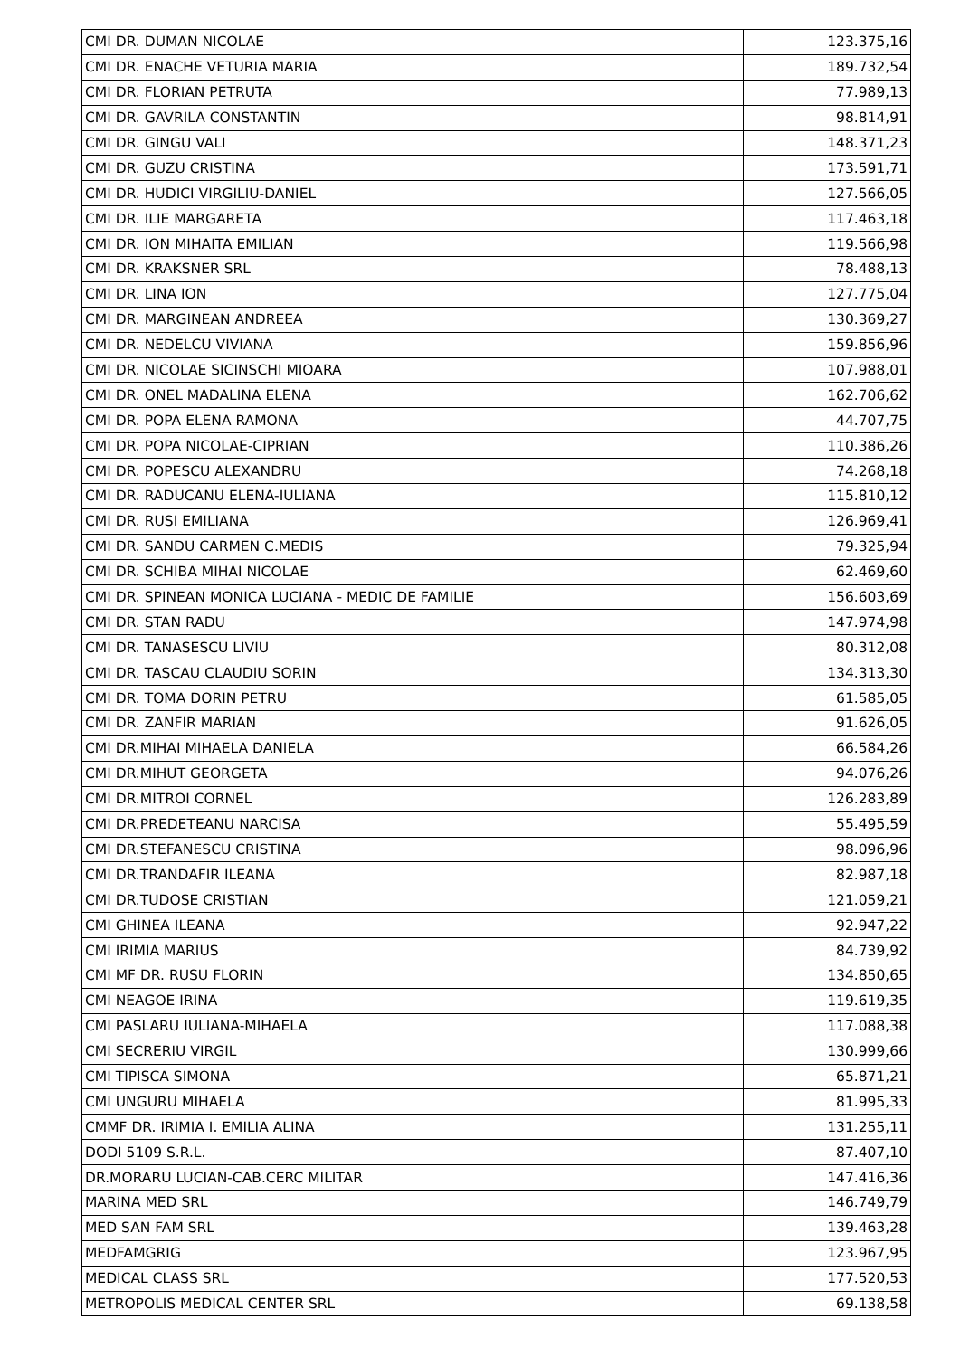| CMI DR. DUMAN NICOLAE | 123.375,16 |
| CMI DR. ENACHE VETURIA MARIA | 189.732,54 |
| CMI DR. FLORIAN PETRUTA | 77.989,13 |
| CMI DR. GAVRILA CONSTANTIN | 98.814,91 |
| CMI DR. GINGU VALI | 148.371,23 |
| CMI DR. GUZU CRISTINA | 173.591,71 |
| CMI DR. HUDICI VIRGILIU-DANIEL | 127.566,05 |
| CMI DR. ILIE MARGARETA | 117.463,18 |
| CMI DR. ION MIHAITA EMILIAN | 119.566,98 |
| CMI DR. KRAKSNER SRL | 78.488,13 |
| CMI DR. LINA ION | 127.775,04 |
| CMI DR. MARGINEAN ANDREEA | 130.369,27 |
| CMI DR. NEDELCU VIVIANA | 159.856,96 |
| CMI DR. NICOLAE SICINSCHI MIOARA | 107.988,01 |
| CMI DR. ONEL MADALINA ELENA | 162.706,62 |
| CMI DR. POPA ELENA RAMONA | 44.707,75 |
| CMI DR. POPA NICOLAE-CIPRIAN | 110.386,26 |
| CMI DR. POPESCU ALEXANDRU | 74.268,18 |
| CMI DR. RADUCANU ELENA-IULIANA | 115.810,12 |
| CMI DR. RUSI EMILIANA | 126.969,41 |
| CMI DR. SANDU CARMEN C.MEDIS | 79.325,94 |
| CMI DR. SCHIBA MIHAI NICOLAE | 62.469,60 |
| CMI DR. SPINEAN MONICA LUCIANA - MEDIC DE FAMILIE | 156.603,69 |
| CMI DR. STAN RADU | 147.974,98 |
| CMI DR. TANASESCU LIVIU | 80.312,08 |
| CMI DR. TASCAU CLAUDIU SORIN | 134.313,30 |
| CMI DR. TOMA DORIN PETRU | 61.585,05 |
| CMI DR. ZANFIR MARIAN | 91.626,05 |
| CMI DR.MIHAI MIHAELA DANIELA | 66.584,26 |
| CMI DR.MIHUT GEORGETA | 94.076,26 |
| CMI DR.MITROI CORNEL | 126.283,89 |
| CMI DR.PREDETEANU NARCISA | 55.495,59 |
| CMI DR.STEFANESCU CRISTINA | 98.096,96 |
| CMI DR.TRANDAFIR ILEANA | 82.987,18 |
| CMI DR.TUDOSE CRISTIAN | 121.059,21 |
| CMI GHINEA ILEANA | 92.947,22 |
| CMI IRIMIA MARIUS | 84.739,92 |
| CMI MF DR. RUSU FLORIN | 134.850,65 |
| CMI NEAGOE IRINA | 119.619,35 |
| CMI PASLARU IULIANA-MIHAELA | 117.088,38 |
| CMI SECRERIU VIRGIL | 130.999,66 |
| CMI TIPISCA SIMONA | 65.871,21 |
| CMI UNGURU MIHAELA | 81.995,33 |
| CMMF DR. IRIMIA I. EMILIA ALINA | 131.255,11 |
| DODI 5109 S.R.L. | 87.407,10 |
| DR.MORARU LUCIAN-CAB.CERC MILITAR | 147.416,36 |
| MARINA MED SRL | 146.749,79 |
| MED SAN FAM SRL | 139.463,28 |
| MEDFAMGRIG | 123.967,95 |
| MEDICAL CLASS SRL | 177.520,53 |
| METROPOLIS MEDICAL CENTER SRL | 69.138,58 |